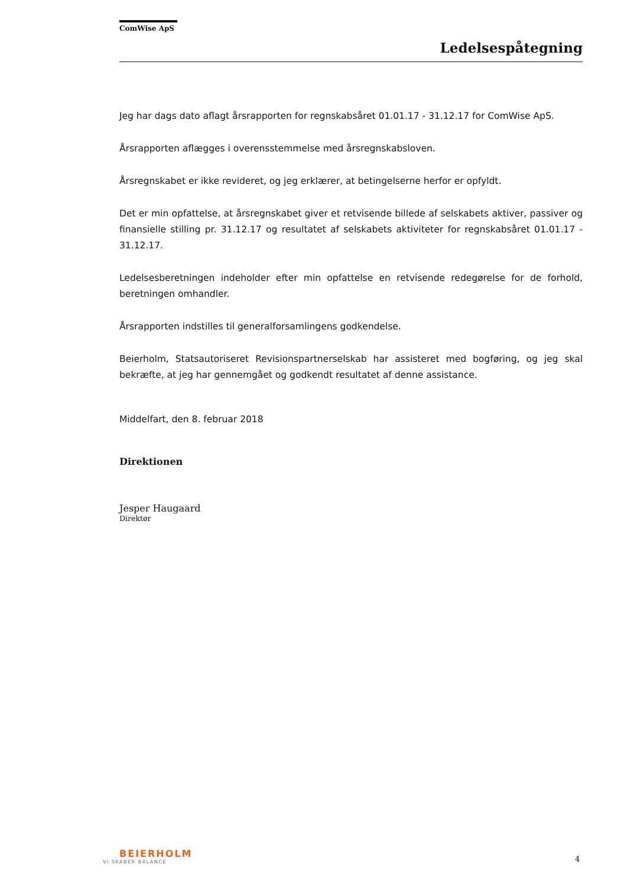ComWise ApS
Ledelsespåtegning
Jeg har dags dato aflagt årsrapporten for regnskabsåret 01.01.17 - 31.12.17 for ComWise ApS.
Årsrapporten aflægges i overensstemmelse med årsregnskabsloven.
Årsregnskabet er ikke revideret, og jeg erklærer, at betingelserne herfor er opfyldt.
Det er min opfattelse, at årsregnskabet giver et retvisende billede af selskabets aktiver, passiver og finansielle stilling pr. 31.12.17 og resultatet af selskabets aktiviteter for regnskabsåret 01.01.17 - 31.12.17.
Ledelsesberetningen indeholder efter min opfattelse en retvisende redegørelse for de forhold, beretningen omhandler.
Årsrapporten indstilles til generalforsamlingens godkendelse.
Beierholm, Statsautoriseret Revisionspartnerselskab har assisteret med bogføring, og jeg skal bekræfte, at jeg har gennemgået og godkendt resultatet af denne assistance.
Middelfart, den 8. februar 2018
Direktionen
Jesper Haugaard
Direktør
BEIERHOLM
VI SKABER BALANCE
4